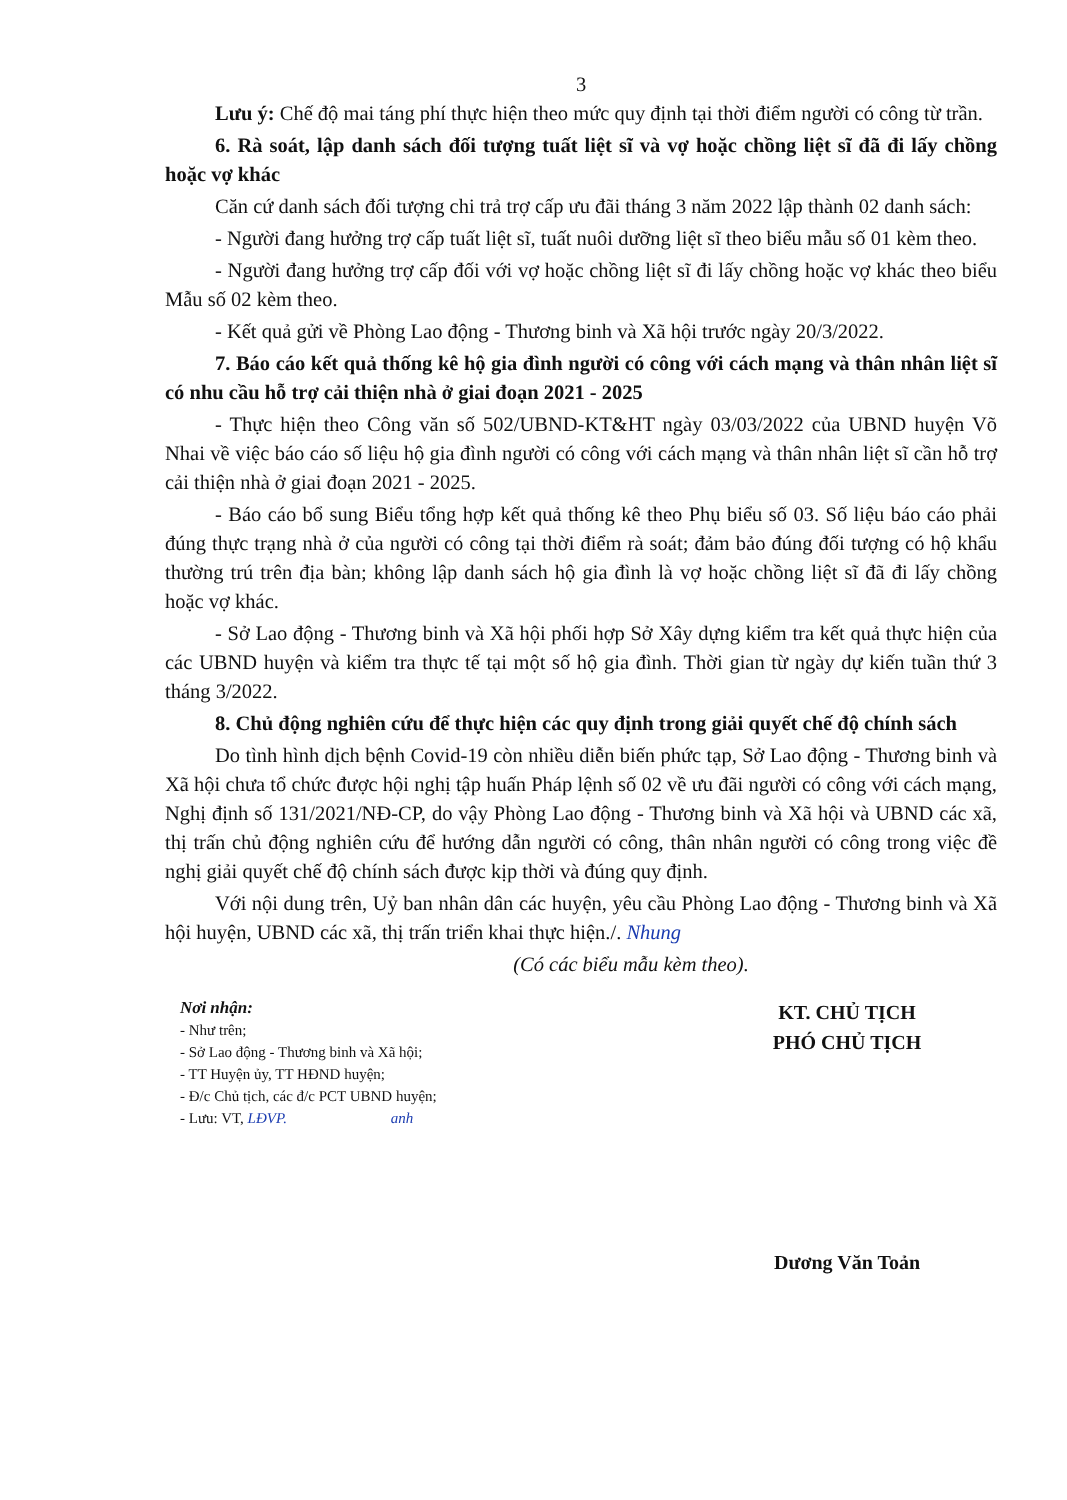3
Lưu ý: Chế độ mai táng phí thực hiện theo mức quy định tại thời điểm người có công từ trần.
6. Rà soát, lập danh sách đối tượng tuất liệt sĩ và vợ hoặc chồng liệt sĩ đã đi lấy chồng hoặc vợ khác
Căn cứ danh sách đối tượng chi trả trợ cấp ưu đãi tháng 3 năm 2022 lập thành 02 danh sách:
- Người đang hưởng trợ cấp tuất liệt sĩ, tuất nuôi dưỡng liệt sĩ theo biểu mẫu số 01 kèm theo.
- Người đang hưởng trợ cấp đối với vợ hoặc chồng liệt sĩ đi lấy chồng hoặc vợ khác theo biểu Mẫu số 02 kèm theo.
- Kết quả gửi về Phòng Lao động - Thương binh và Xã hội trước ngày 20/3/2022.
7. Báo cáo kết quả thống kê hộ gia đình người có công với cách mạng và thân nhân liệt sĩ có nhu cầu hỗ trợ cải thiện nhà ở giai đoạn 2021 - 2025
- Thực hiện theo Công văn số 502/UBND-KT&HT ngày 03/03/2022 của UBND huyện Võ Nhai về việc báo cáo số liệu hộ gia đình người có công với cách mạng và thân nhân liệt sĩ cần hỗ trợ cải thiện nhà ở giai đoạn 2021 - 2025.
- Báo cáo bổ sung Biểu tổng hợp kết quả thống kê theo Phụ biểu số 03. Số liệu báo cáo phải đúng thực trạng nhà ở của người có công tại thời điểm rà soát; đảm bảo đúng đối tượng có hộ khẩu thường trú trên địa bàn; không lập danh sách hộ gia đình là vợ hoặc chồng liệt sĩ đã đi lấy chồng hoặc vợ khác.
- Sở Lao động - Thương binh và Xã hội phối hợp Sở Xây dựng kiểm tra kết quả thực hiện của các UBND huyện và kiểm tra thực tế tại một số hộ gia đình. Thời gian từ ngày dự kiến tuần thứ 3 tháng 3/2022.
8. Chủ động nghiên cứu để thực hiện các quy định trong giải quyết chế độ chính sách
Do tình hình dịch bệnh Covid-19 còn nhiều diễn biến phức tạp, Sở Lao động - Thương binh và Xã hội chưa tổ chức được hội nghị tập huấn Pháp lệnh số 02 về ưu đãi người có công với cách mạng, Nghị định số 131/2021/NĐ-CP, do vậy Phòng Lao động - Thương binh và Xã hội và UBND các xã, thị trấn chủ động nghiên cứu để hướng dẫn người có công, thân nhân người có công trong việc đề nghị giải quyết chế độ chính sách được kịp thời và đúng quy định.
Với nội dung trên, Uỷ ban nhân dân các huyện, yêu cầu Phòng Lao động - Thương binh và Xã hội huyện, UBND các xã, thị trấn triển khai thực hiện./. Nhung
(Có các biểu mẫu kèm theo).
Nơi nhận:
- Như trên;
- Sở Lao động - Thương binh và Xã hội;
- TT Huyện ủy, TT HĐND huyện;
- Đ/c Chủ tịch, các đ/c PCT UBND huyện;
- Lưu: VT, LĐVP. anh
KT. CHỦ TỊCH
PHÓ CHỦ TỊCH
Dương Văn Toản